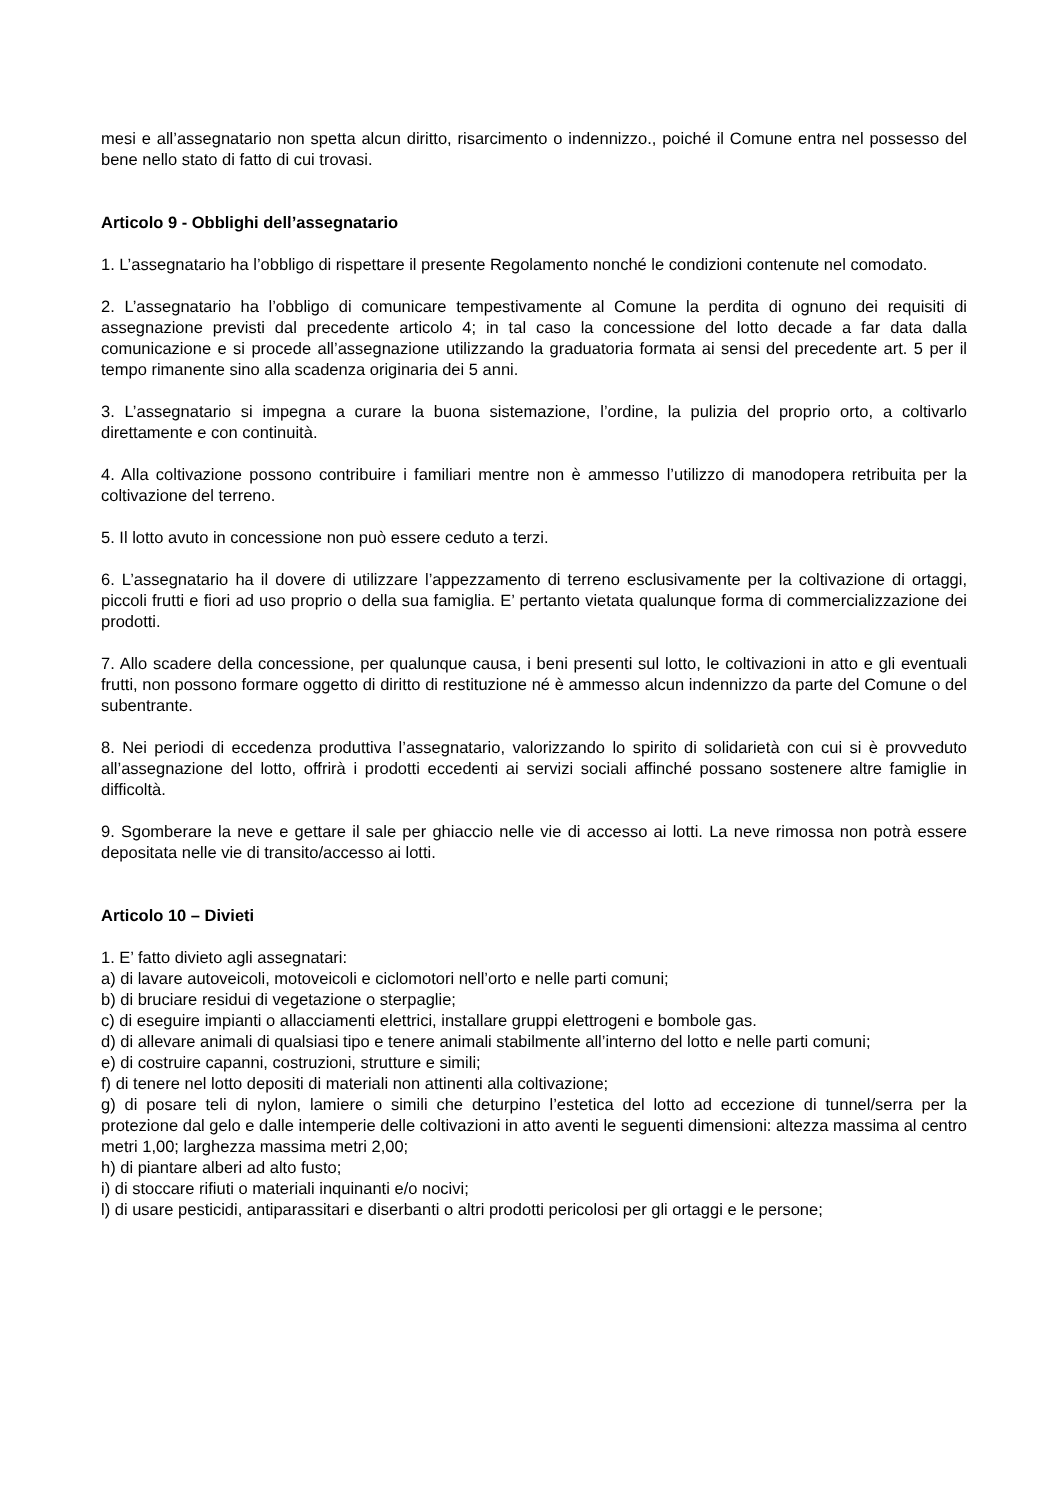mesi e all’assegnatario non spetta alcun diritto, risarcimento o indennizzo., poiché il Comune entra nel possesso del bene nello stato di fatto di cui trovasi.
Articolo 9 - Obblighi dell’assegnatario
1. L’assegnatario ha l’obbligo di rispettare il presente Regolamento nonché le condizioni contenute nel comodato.
2. L’assegnatario ha l’obbligo di comunicare tempestivamente al Comune la perdita di ognuno dei requisiti di assegnazione previsti dal precedente articolo 4; in tal caso la concessione del lotto decade a far data dalla comunicazione e si procede all’assegnazione utilizzando la graduatoria formata ai sensi del precedente art. 5 per il tempo rimanente sino alla scadenza originaria dei 5 anni.
3. L’assegnatario si impegna a curare la buona sistemazione, l’ordine, la pulizia del proprio orto, a coltivarlo direttamente e con continuità.
4. Alla coltivazione possono contribuire i familiari mentre non è ammesso l’utilizzo di manodopera retribuita per la coltivazione del terreno.
5. Il lotto avuto in concessione non può essere ceduto a terzi.
6. L’assegnatario ha il dovere di utilizzare l’appezzamento di terreno esclusivamente per la coltivazione di ortaggi, piccoli frutti e fiori ad uso proprio o della sua famiglia. E’ pertanto vietata qualunque forma di commercializzazione dei prodotti.
7. Allo scadere della concessione, per qualunque causa, i beni presenti sul lotto, le coltivazioni in atto e gli eventuali frutti, non possono formare oggetto di diritto di restituzione né è ammesso alcun indennizzo da parte del Comune o del subentrante.
8. Nei periodi di eccedenza produttiva l’assegnatario, valorizzando lo spirito di solidarietà con cui si è provveduto all’assegnazione del lotto, offrirà i prodotti eccedenti ai servizi sociali affinché possano sostenere altre famiglie in difficoltà.
9. Sgomberare la neve e gettare il sale per ghiaccio nelle vie di accesso ai lotti. La neve rimossa non potrà essere depositata nelle vie di transito/accesso ai lotti.
Articolo 10 – Divieti
1. E’ fatto divieto agli assegnatari:
a) di lavare autoveicoli, motoveicoli e ciclomotori nell’orto e nelle parti comuni;
b) di bruciare residui di vegetazione o sterpaglie;
c) di eseguire impianti o allacciamenti elettrici, installare gruppi elettrogeni e bombole gas.
d) di allevare animali di qualsiasi tipo e tenere animali stabilmente all’interno del lotto e nelle parti comuni;
e) di costruire capanni, costruzioni, strutture e simili;
f) di tenere nel lotto depositi di materiali non attinenti alla coltivazione;
g) di posare teli di nylon, lamiere o simili che deturpino l’estetica del lotto ad eccezione di tunnel/serra per la protezione dal gelo e dalle intemperie delle coltivazioni in atto aventi le seguenti dimensioni: altezza massima al centro metri 1,00; larghezza massima metri 2,00;
h) di piantare alberi ad alto fusto;
i) di stoccare rifiuti o materiali inquinanti e/o nocivi;
l) di usare pesticidi, antiparassitari e diserbanti o altri prodotti pericolosi per gli ortaggi e le persone;